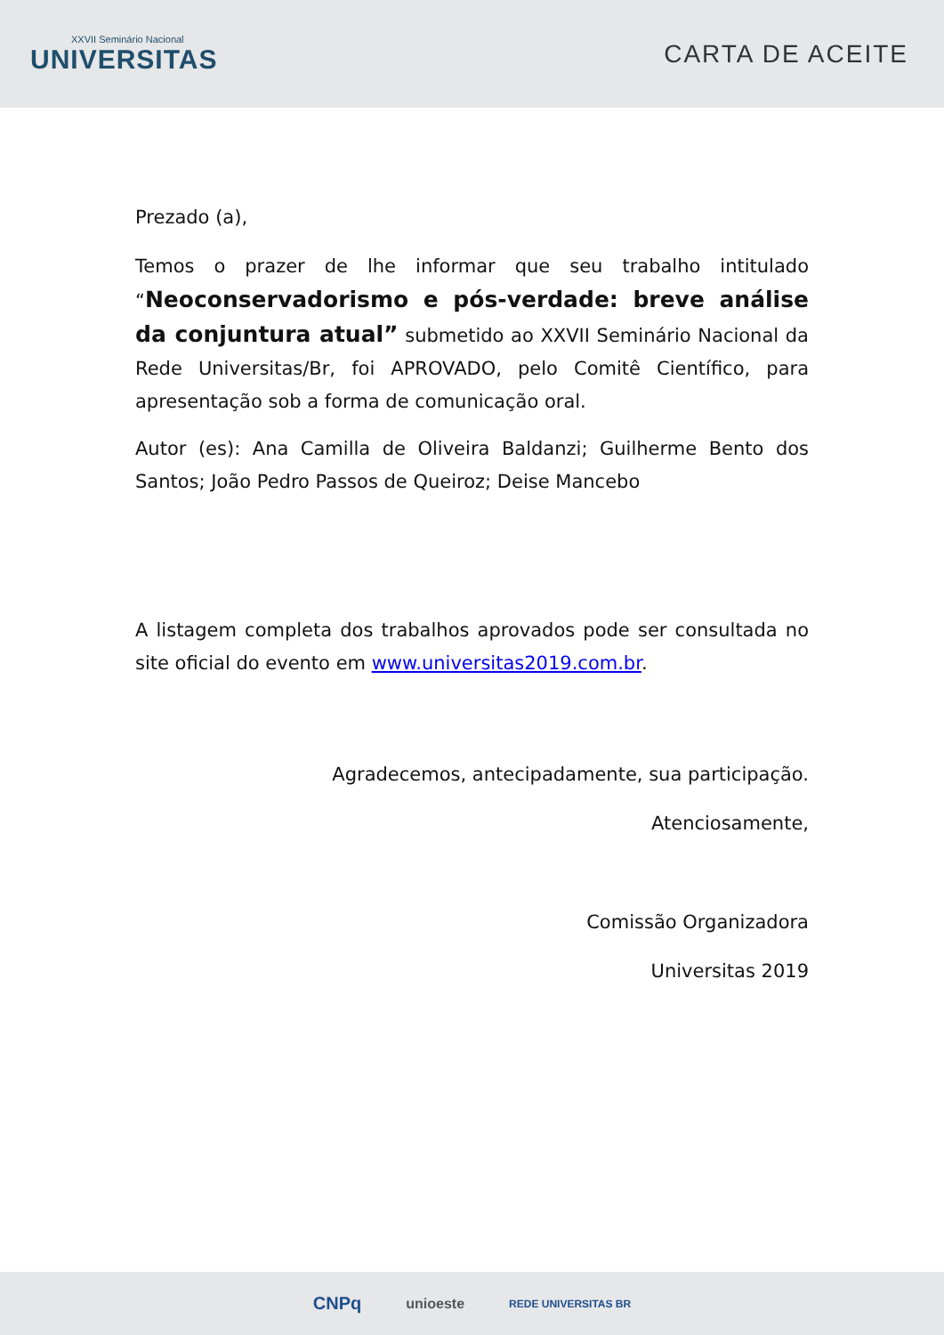XXVII Seminário Nacional
UNIVERSITAS
CARTA DE ACEITE
Prezado (a),
Temos o prazer de lhe informar que seu trabalho intitulado “Neoconservadorismo e pós-verdade: breve análise da conjuntura atual” submetido ao XXVII Seminário Nacional da Rede Universitas/Br, foi APROVADO, pelo Comitê Científico, para apresentação sob a forma de comunicação oral.
Autor (es): Ana Camilla de Oliveira Baldanzi; Guilherme Bento dos Santos; João Pedro Passos de Queiroz; Deise Mancebo
A listagem completa dos trabalhos aprovados pode ser consultada no site oficial do evento em www.universitas2019.com.br.
Agradecemos, antecipadamente, sua participação.
Atenciosamente,
Comissão Organizadora
Universitas 2019
CNPq unioeste REDE UNIVERSITAS BR